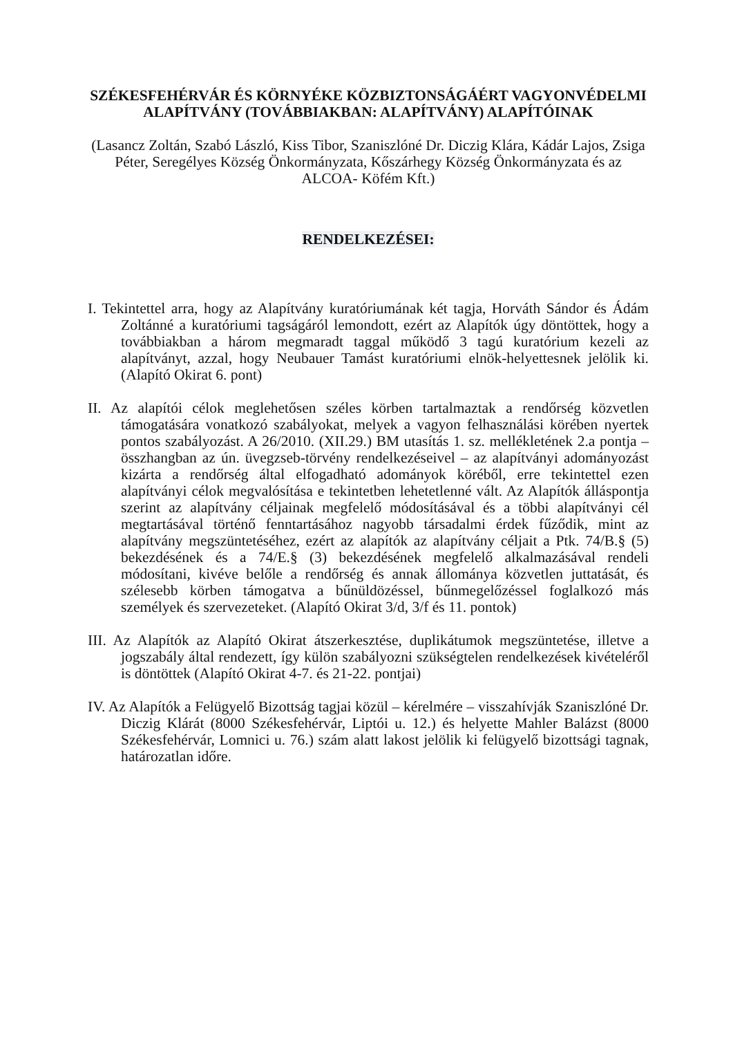SZÉKESFEHÉRVÁR ÉS KÖRNYÉKE KÖZBIZTONSÁGÁÉRT VAGYONVÉDELMI ALAPÍTVÁNY (TOVÁBBIAKBAN: ALAPÍTVÁNY) ALAPÍTÓINAK
(Lasancz Zoltán, Szabó László, Kiss Tibor, Szaniszlóné Dr. Diczig Klára, Kádár Lajos, Zsiga Péter, Seregélyes Község Önkormányzata, Kőszárhegy Község Önkormányzata és az ALCOA- Köfém Kft.)
RENDELKEZÉSEI:
I. Tekintettel arra, hogy az Alapítvány kuratóriumának két tagja, Horváth Sándor és Ádám Zoltánné a kuratóriumi tagságáról lemondott, ezért az Alapítók úgy döntöttek, hogy a továbbiakban a három megmaradt taggal működő 3 tagú kuratórium kezeli az alapítványt, azzal, hogy Neubauer Tamást kuratóriumi elnök-helyettesnek jelölik ki. (Alapító Okirat 6. pont)
II. Az alapítói célok meglehetősen széles körben tartalmaztak a rendőrség közvetlen támogatására vonatkozó szabályokat, melyek a vagyon felhasználási körében nyertek pontos szabályozást. A 26/2010. (XII.29.) BM utasítás 1. sz. mellékletének 2.a pontja – összhangban az ún. üvegzseb-törvény rendelkezéseivel – az alapítványi adományozást kizárta a rendőrség által elfogadható adományok köréből, erre tekintettel ezen alapítványi célok megvalósítása e tekintetben lehetetlenné vált. Az Alapítók álláspontja szerint az alapítvány céljainak megfelelő módosításával és a többi alapítványi cél megtartásával történő fenntartásához nagyobb társadalmi érdek fűződik, mint az alapítvány megszüntetéséhez, ezért az alapítók az alapítvány céljait a Ptk. 74/B.§ (5) bekezdésének és a 74/E.§ (3) bekezdésének megfelelő alkalmazásával rendeli módosítani, kivéve belőle a rendőrség és annak állománya közvetlen juttatását, és szélesebb körben támogatva a bűnüldözéssel, bűnmegelőzéssel foglalkozó más személyek és szervezeteket. (Alapító Okirat 3/d, 3/f és 11. pontok)
III. Az Alapítók az Alapító Okirat átszerkesztése, duplikátumok megszüntetése, illetve a jogszabály által rendezett, így külön szabályozni szükségtelen rendelkezések kivételéről is döntöttek (Alapító Okirat 4-7. és 21-22. pontjai)
IV. Az Alapítók a Felügyelő Bizottság tagjai közül – kérelmére – visszahívják Szaniszlóné Dr. Diczig Klárát (8000 Székesfehérvár, Liptói u. 12.) és helyette Mahler Balázst (8000 Székesfehérvár, Lomnici u. 76.) szám alatt lakost jelölik ki felügyelő bizottsági tagnak, határozatlan időre.